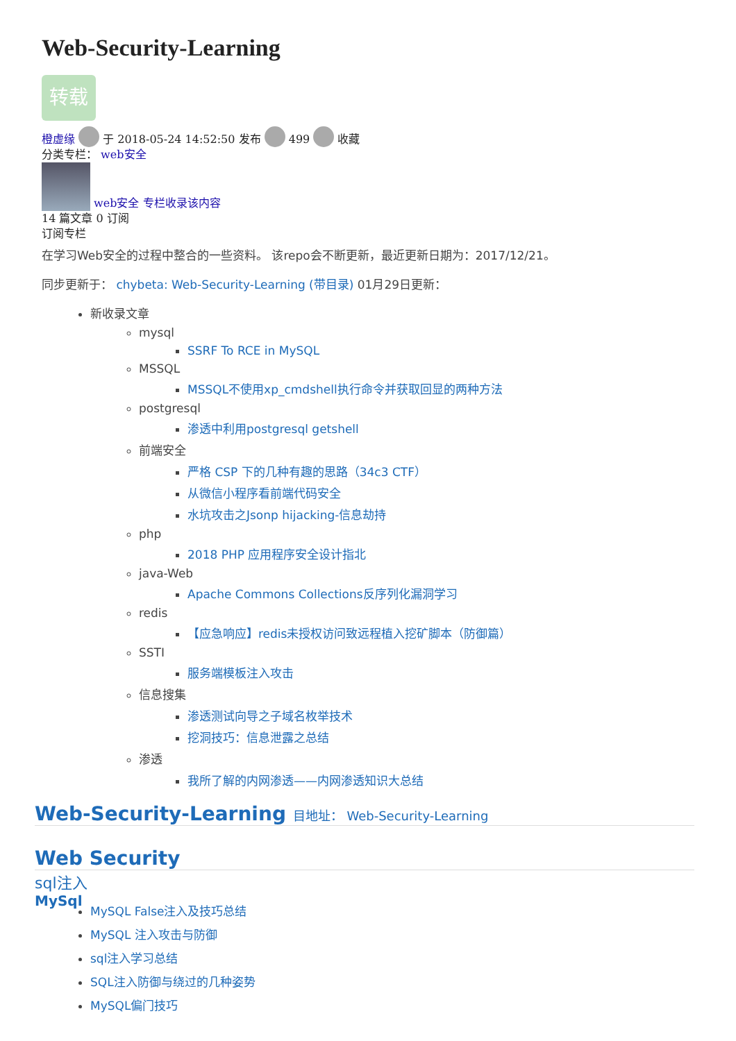Web-Security-Learning
转载
橙虚缘 于 2018-05-24 14:52:50 发布 499 收藏
分类专栏： web安全
web安全 专栏收录该内容
14 篇文章 0 订阅
订阅专栏
在学习Web安全的过程中整合的一些资料。 该repo会不断更新，最近更新日期为：2017/12/21。
同步更新于： chybeta: Web-Security-Learning (带目录) 01月29日更新：
新收录文章
mysql
SSRF To RCE in MySQL
MSSQL
MSSQL不使用xp_cmdshell执行命令并获取回显的两种方法
postgresql
渗透中利用postgresql getshell
前端安全
严格 CSP 下的几种有趣的思路（34c3 CTF）
从微信小程序看前端代码安全
水坑攻击之Jsonp hijacking-信息劫持
php
2018 PHP 应用程序安全设计指北
java-Web
Apache Commons Collections反序列化漏洞学习
redis
【应急响应】redis未授权访问致远程植入挖矿脚本（防御篇）
SSTI
服务端模板注入攻击
信息搜集
渗透测试向导之子域名枚举技术
挖洞技巧：信息泄露之总结
渗透
我所了解的内网渗透——内网渗透知识大总结
Web-Security-Learning 目地址： Web-Security-Learning
Web Security
sql注入
MySql
MySQL False注入及技巧总结
MySQL 注入攻击与防御
sql注入学习总结
SQL注入防御与绕过的几种姿势
MySQL偏门技巧